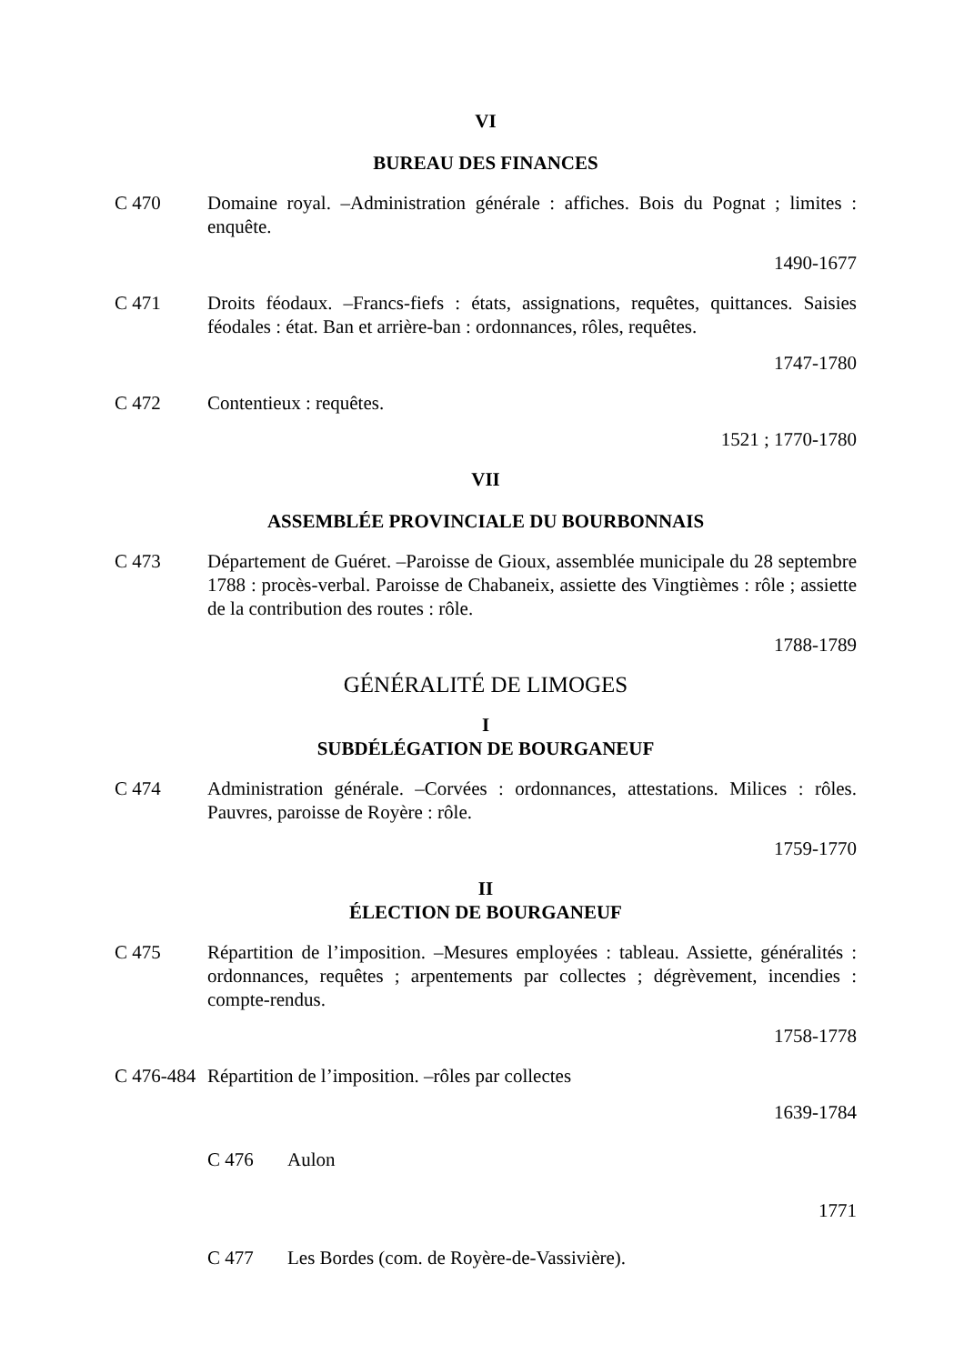VI
BUREAU DES FINANCES
C 470 Domaine royal. –Administration générale : affiches. Bois du Pognat ; limites : enquête.
1490-1677
C 471 Droits féodaux. –Francs-fiefs : états, assignations, requêtes, quittances. Saisies féodales : état. Ban et arrière-ban : ordonnances, rôles, requêtes.
1747-1780
C 472 Contentieux : requêtes.
1521 ; 1770-1780
VII
ASSEMBLÉE PROVINCIALE DU BOURBONNAIS
C 473 Département de Guéret. –Paroisse de Gioux, assemblée municipale du 28 septembre 1788 : procès-verbal. Paroisse de Chabaneix, assiette des Vingtièmes : rôle ; assiette de la contribution des routes : rôle.
1788-1789
GÉNÉRALITÉ DE LIMOGES
I
SUBDÉLÉGATION DE BOURGANEUF
C 474 Administration générale. –Corvées : ordonnances, attestations. Milices : rôles. Pauvres, paroisse de Royère : rôle.
1759-1770
II
ÉLECTION DE BOURGANEUF
C 475 Répartition de l’imposition. –Mesures employées : tableau. Assiette, généralités : ordonnances, requêtes ; arpentements par collectes ; dégrèvement, incendies : compte-rendus.
1758-1778
C 476-484
Répartition de l’imposition. –rôles par collectes
1639-1784
C 476 Aulon
1771
C 477 Les Bordes (com. de Royère-de-Vassivière).